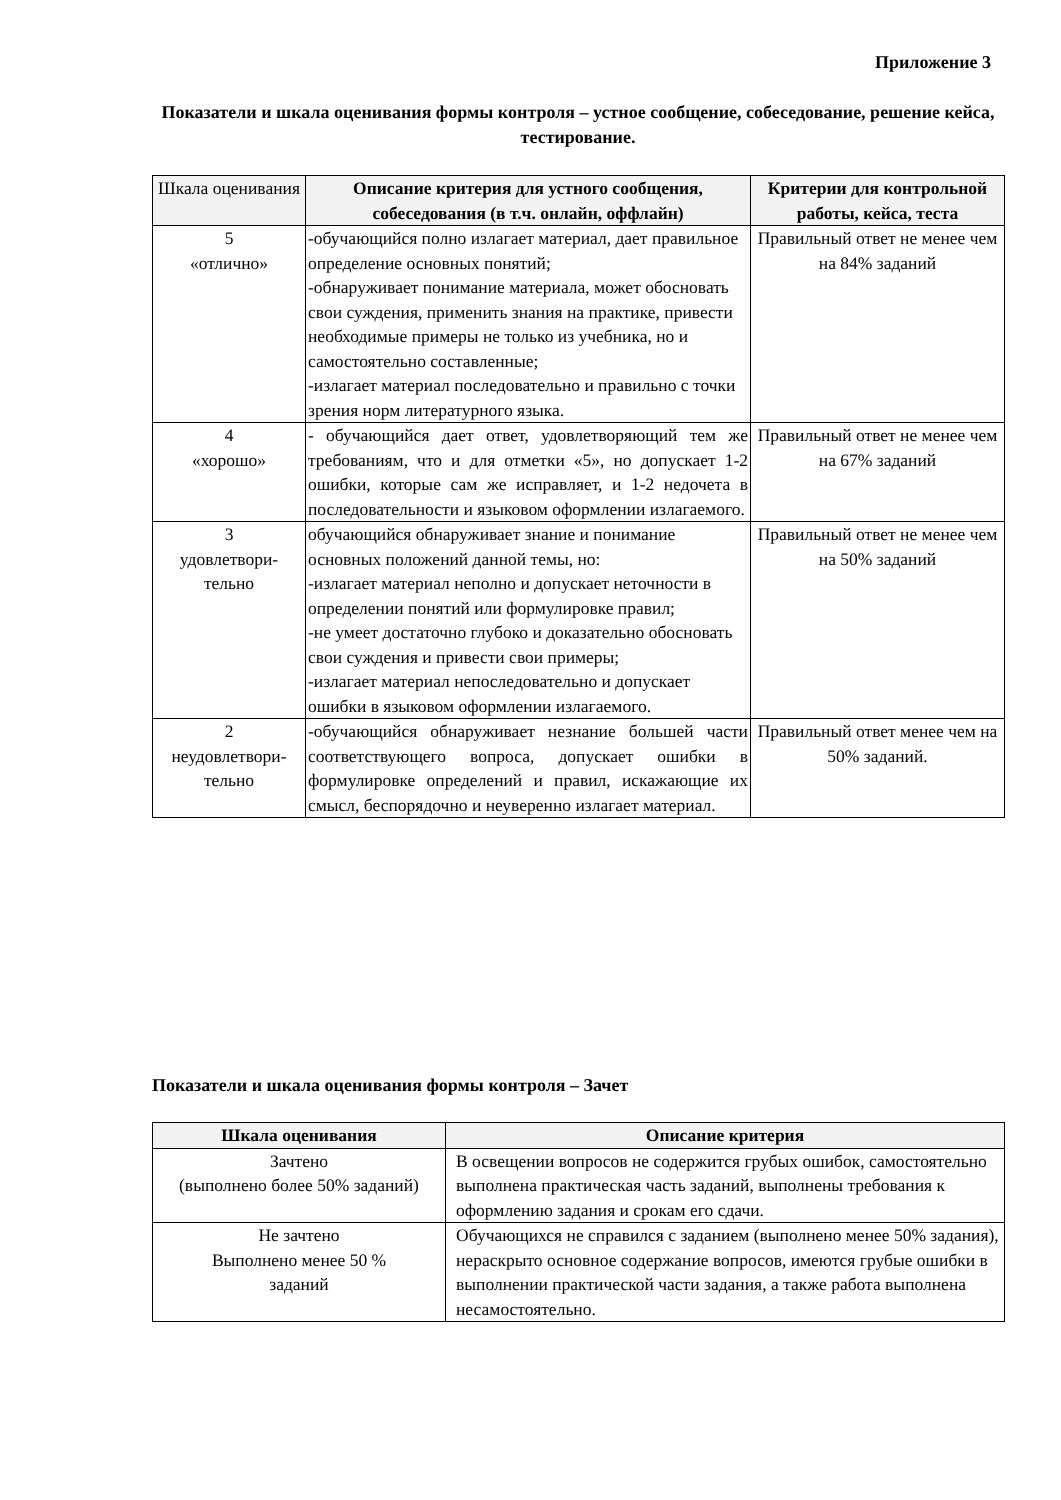Приложение 3
Показатели и шкала оценивания формы контроля – устное сообщение, собеседование, решение кейса, тестирование.
| Шкала оценивания | Описание критерия для устного сообщения, собеседования (в т.ч. онлайн, оффлайн) | Критерии для контрольной работы, кейса, теста |
| --- | --- | --- |
| 5 «отлично» | -обучающийся полно излагает материал, дает правильное определение основных понятий; -обнаруживает понимание материала, может обосновать свои суждения, применить знания на практике, привести необходимые примеры не только из учебника, но и самостоятельно составленные; -излагает материал последовательно и правильно с точки зрения норм литературного языка. | Правильный ответ не менее чем на 84% заданий |
| 4 «хорошо» | - обучающийся дает ответ, удовлетворяющий тем же требованиям, что и для отметки «5», но допускает 1-2 ошибки, которые сам же исправляет, и 1-2 недочета в последовательности и языковом оформлении излагаемого. | Правильный ответ не менее чем на 67% заданий |
| 3 удовлетвори- тельно | обучающийся обнаруживает знание и понимание основных положений данной темы, но: -излагает материал неполно и допускает неточности в определении понятий или формулировке правил; -не умеет достаточно глубоко и доказательно обосновать свои суждения и привести свои примеры; -излагает материал непоследовательно и допускает ошибки в языковом оформлении излагаемого. | Правильный ответ не менее чем на 50% заданий |
| 2 неудовлетвори- тельно | -обучающийся обнаруживает незнание большей части соответствующего вопроса, допускает ошибки в формулировке определений и правил, искажающие их смысл, беспорядочно и неуверенно излагает материал. | Правильный ответ менее чем на 50% заданий. |
Показатели и шкала оценивания формы контроля – Зачет
| Шкала оценивания | Описание критерия |
| --- | --- |
| Зачтено (выполнено более 50% заданий) | В освещении вопросов не содержится грубых ошибок, самостоятельно выполнена практическая часть заданий, выполнены требования к оформлению задания и срокам его сдачи. |
| Не зачтено Выполнено менее 50 % заданий | Обучающихся не справился с заданием (выполнено менее 50% задания), нераскрыто основное содержание вопросов, имеются грубые ошибки в выполнении практической части задания, а также работа выполнена несамостоятельно. |